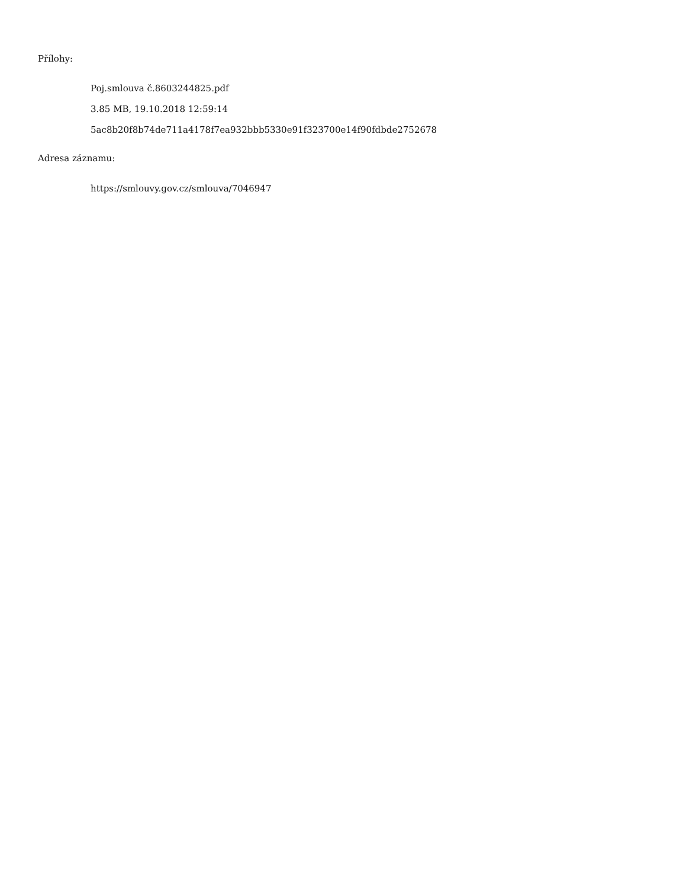Přílohy:
Poj.smlouva č.8603244825.pdf
3.85 MB, 19.10.2018 12:59:14
5ac8b20f8b74de711a4178f7ea932bbb5330e91f323700e14f90fdbde2752678
Adresa záznamu:
https://smlouvy.gov.cz/smlouva/7046947